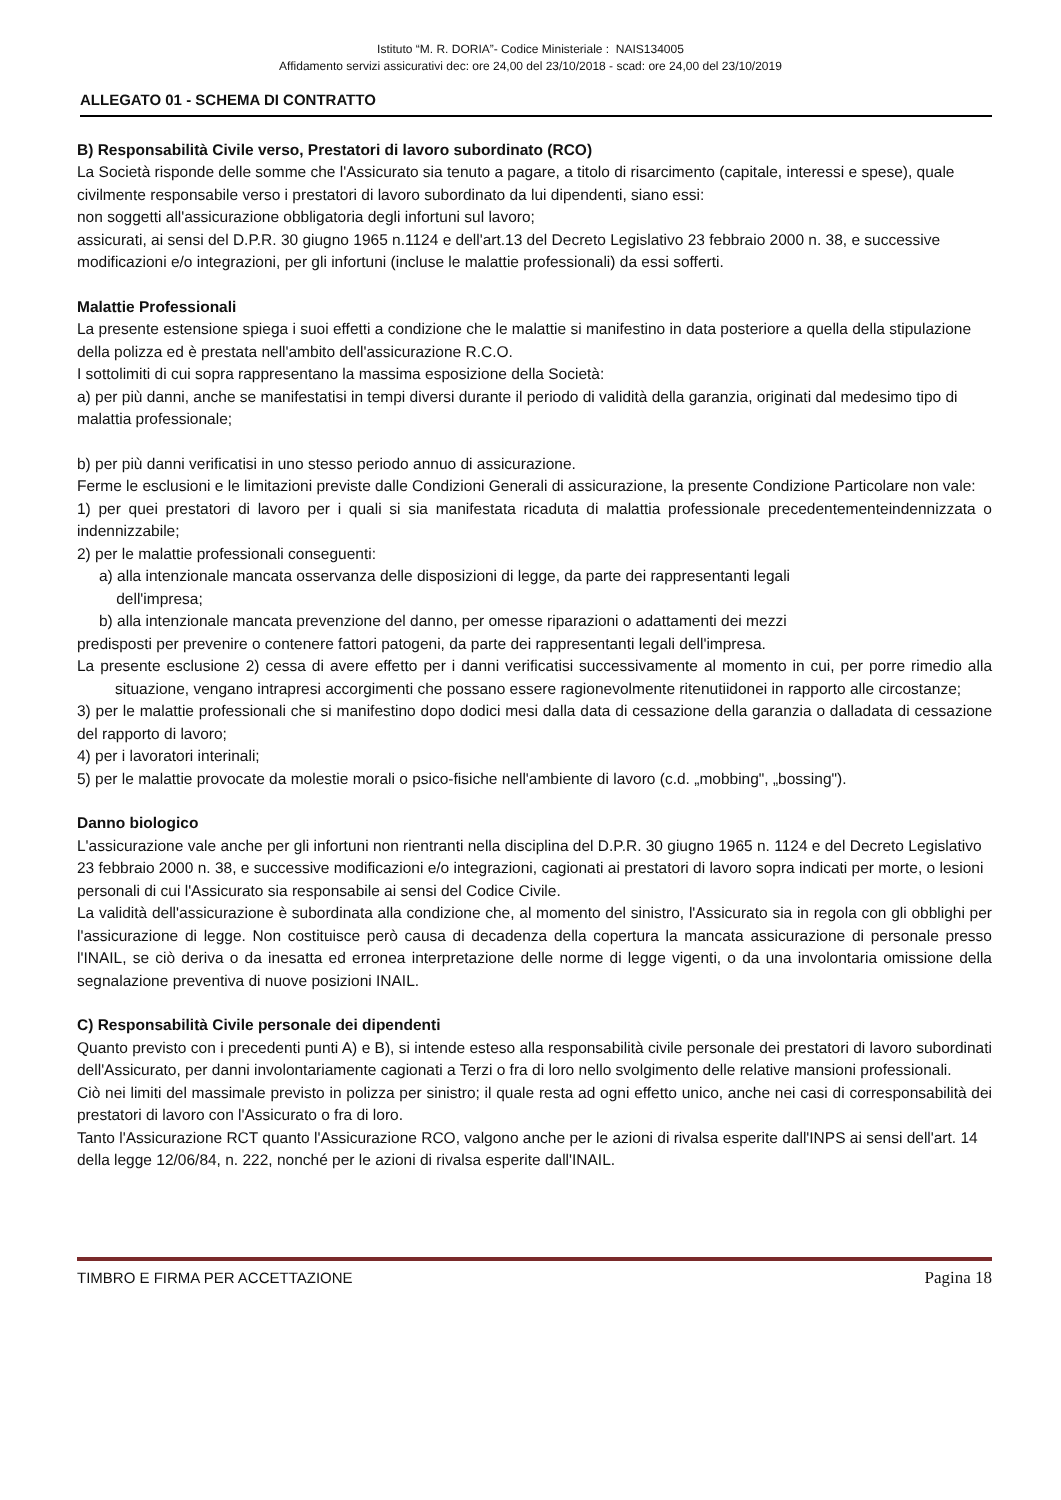Istituto “M. R. DORIA”- Codice Ministeriale : NAIS134005
Affidamento servizi assicurativi dec: ore 24,00 del 23/10/2018 - scad: ore 24,00 del 23/10/2019
ALLEGATO 01 - SCHEMA DI CONTRATTO
B) Responsabilità Civile verso, Prestatori di lavoro subordinato (RCO)
La Società risponde delle somme che l'Assicurato sia tenuto a pagare, a titolo di risarcimento (capitale, interessi e spese), quale civilmente responsabile verso i prestatori di lavoro subordinato da lui dipendenti, siano essi:
non soggetti all'assicurazione obbligatoria degli infortuni sul lavoro;
assicurati, ai sensi del D.P.R. 30 giugno 1965 n.1124 e dell'art.13 del Decreto Legislativo 23 febbraio 2000 n. 38, e successive modificazioni e/o integrazioni, per gli infortuni (incluse le malattie professionali) da essi sofferti.
Malattie Professionali
La presente estensione spiega i suoi effetti a condizione che le malattie si manifestino in data posteriore a quella della stipulazione della polizza ed è prestata nell'ambito dell'assicurazione R.C.O.
I sottolimiti di cui sopra rappresentano la massima esposizione della Società:
a) per più danni, anche se manifestatisi in tempi diversi durante il periodo di validità della garanzia, originati dal medesimo tipo di malattia professionale;
b) per più danni verificatisi in uno stesso periodo annuo di assicurazione.
Ferme le esclusioni e le limitazioni previste dalle Condizioni Generali di assicurazione, la presente Condizione Particolare non vale:
1) per quei prestatori di lavoro per i quali si sia manifestata ricaduta di malattia professionale precedentementeindennizzata o indennizzabile;
2) per le malattie professionali conseguenti:
a) alla intenzionale mancata osservanza delle disposizioni di legge, da parte dei rappresentanti legali
dell'impresa;
b) alla intenzionale mancata prevenzione del danno, per omesse riparazioni o adattamenti dei mezzi
predisposti per prevenire o contenere fattori patogeni, da parte dei rappresentanti legali dell'impresa.
La presente esclusione 2) cessa di avere effetto per i danni verificatisi successivamente al momento in cui, per porre rimedio alla situazione, vengano intrapresi accorgimenti che possano essere ragionevolmente ritenutiidonei in rapporto alle circostanze;
3) per le malattie professionali che si manifestino dopo dodici mesi dalla data di cessazione della garanzia o dalladata di cessazione del rapporto di lavoro;
4) per i lavoratori interinali;
5) per le malattie provocate da molestie morali o psico-fisiche nell'ambiente di lavoro (c.d. „mobbing", „bossing").
Danno biologico
L'assicurazione vale anche per gli infortuni non rientranti nella disciplina del D.P.R. 30 giugno 1965 n. 1124 e del Decreto Legislativo 23 febbraio 2000 n. 38, e successive modificazioni e/o integrazioni, cagionati ai prestatori di lavoro sopra indicati per morte, o lesioni personali di cui l'Assicurato sia responsabile ai sensi del Codice Civile.
La validità dell'assicurazione è subordinata alla condizione che, al momento del sinistro, l'Assicurato sia in regola con gli obblighi per l'assicurazione di legge. Non costituisce però causa di decadenza della copertura la mancata assicurazione di personale presso l'INAIL, se ciò deriva o da inesatta ed erronea interpretazione delle norme di legge vigenti, o da una involontaria omissione della segnalazione preventiva di nuove posizioni INAIL.
C) Responsabilità Civile personale dei dipendenti
Quanto previsto con i precedenti punti A) e B), si intende esteso alla responsabilità civile personale dei prestatori di lavoro subordinati dell'Assicurato, per danni involontariamente cagionati a Terzi o fra di loro nello svolgimento delle relative mansioni professionali.
Ciò nei limiti del massimale previsto in polizza per sinistro; il quale resta ad ogni effetto unico, anche nei casi di corresponsabilità dei prestatori di lavoro con l'Assicurato o fra di loro.
Tanto l'Assicurazione RCT quanto l'Assicurazione RCO, valgono anche per le azioni di rivalsa esperite dall'INPS ai sensi dell'art. 14 della legge 12/06/84, n. 222, nonché per le azioni di rivalsa esperite dall'INAIL.
TIMBRO E FIRMA PER ACCETTAZIONE Pagina 18